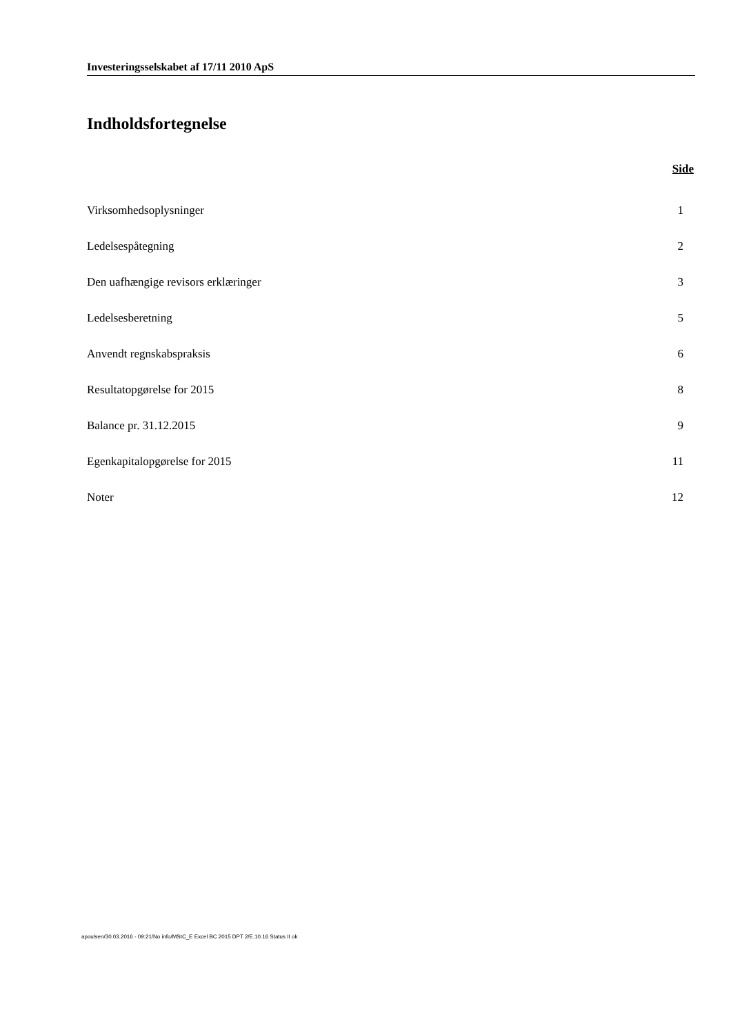Investeringsselskabet af 17/11 2010 ApS
Indholdsfortegnelse
Side
| Virksomhedsoplysninger | 1 |
| Ledelsespåtegning | 2 |
| Den uafhængige revisors erklæringer | 3 |
| Ledelsesberetning | 5 |
| Anvendt regnskabspraksis | 6 |
| Resultatopgørelse for 2015 | 8 |
| Balance pr. 31.12.2015 | 9 |
| Egenkapitalopgørelse for 2015 | 11 |
| Noter | 12 |
apoulsen/30.03.2016 - 09:21/No info/MStC_E Excel BC 2015 DPT 2/E.10.16 Status II ok